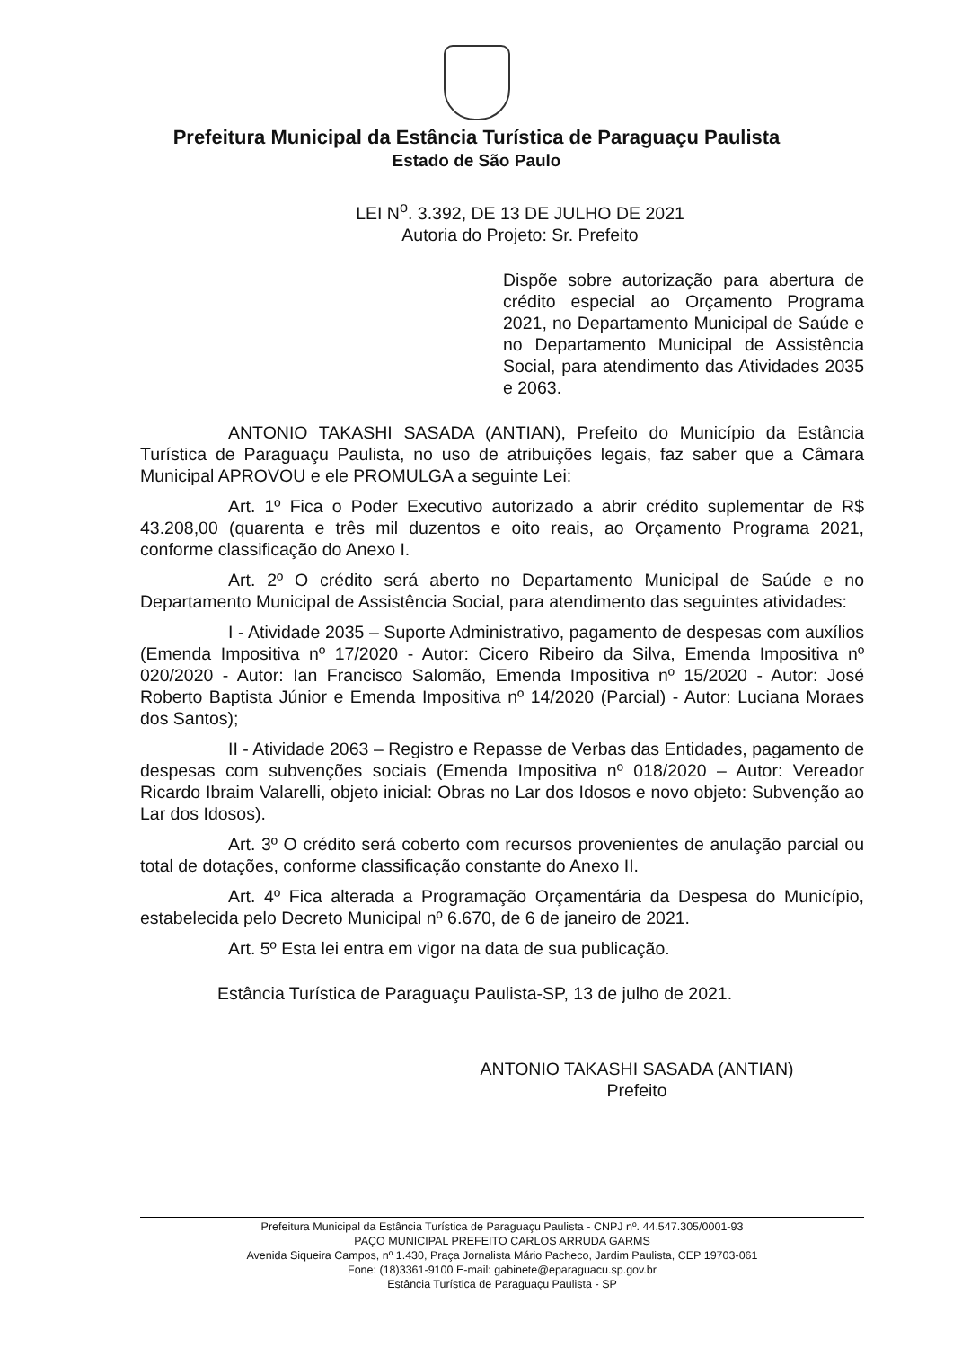Prefeitura Municipal da Estância Turística de Paraguaçu Paulista
Estado de São Paulo
LEI N<sup>o</sup>. 3.392, DE 13 DE JULHO DE 2021
Autoria do Projeto: Sr. Prefeito
Dispõe sobre autorização para abertura de crédito especial ao Orçamento Programa 2021, no Departamento Municipal de Saúde e no Departamento Municipal de Assistência Social, para atendimento das Atividades 2035 e 2063.
ANTONIO TAKASHI SASADA (ANTIAN), Prefeito do Município da Estância Turística de Paraguaçu Paulista, no uso de atribuições legais, faz saber que a Câmara Municipal APROVOU e ele PROMULGA a seguinte Lei:
Art. 1º Fica o Poder Executivo autorizado a abrir crédito suplementar de R$ 43.208,00 (quarenta e três mil duzentos e oito reais, ao Orçamento Programa 2021, conforme classificação do Anexo I.
Art. 2º O crédito será aberto no Departamento Municipal de Saúde e no Departamento Municipal de Assistência Social, para atendimento das seguintes atividades:
I - Atividade 2035 – Suporte Administrativo, pagamento de despesas com auxílios (Emenda Impositiva nº 17/2020 - Autor: Cicero Ribeiro da Silva, Emenda Impositiva nº 020/2020 - Autor: Ian Francisco Salomão, Emenda Impositiva nº 15/2020 - Autor: José Roberto Baptista Júnior e Emenda Impositiva nº 14/2020 (Parcial) - Autor: Luciana Moraes dos Santos);
II - Atividade 2063 – Registro e Repasse de Verbas das Entidades, pagamento de despesas com subvenções sociais (Emenda Impositiva nº 018/2020 – Autor: Vereador Ricardo Ibraim Valarelli, objeto inicial: Obras no Lar dos Idosos e novo objeto: Subvenção ao Lar dos Idosos).
Art. 3º O crédito será coberto com recursos provenientes de anulação parcial ou total de dotações, conforme classificação constante do Anexo II.
Art. 4º Fica alterada a Programação Orçamentária da Despesa do Município, estabelecida pelo Decreto Municipal nº 6.670, de 6 de janeiro de 2021.
Art. 5º Esta lei entra em vigor na data de sua publicação.
Estância Turística de Paraguaçu Paulista-SP, 13 de julho de 2021.
ANTONIO TAKASHI SASADA (ANTIAN)
Prefeito
Prefeitura Municipal da Estância Turística de Paraguaçu Paulista - CNPJ nº. 44.547.305/0001-93
PAÇO MUNICIPAL PREFEITO CARLOS ARRUDA GARMS
Avenida Siqueira Campos, nº 1.430, Praça Jornalista Mário Pacheco, Jardim Paulista, CEP 19703-061
Fone: (18)3361-9100 E-mail: gabinete@eparaguacu.sp.gov.br
Estância Turística de Paraguaçu Paulista - SP